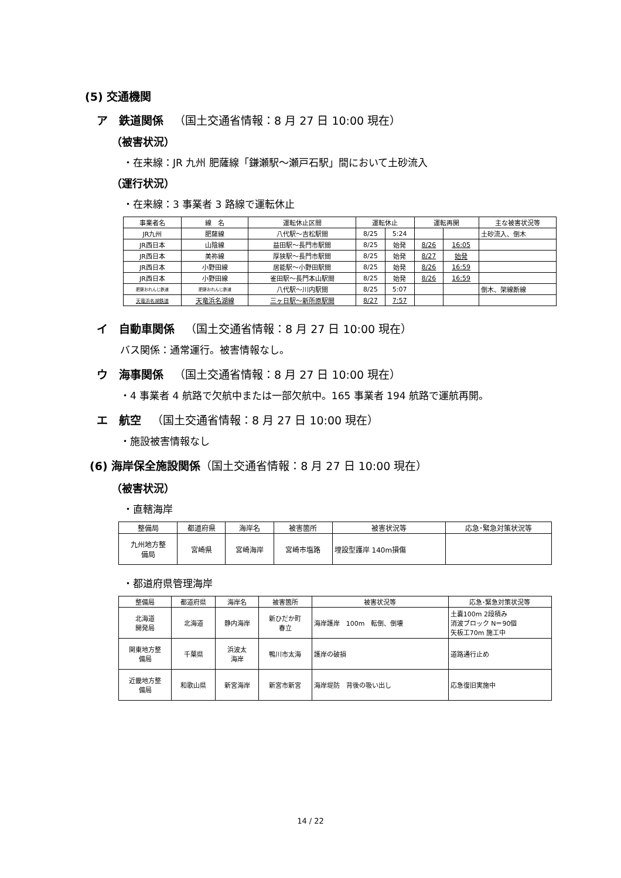(5) 交通機関
ア　鉄道関係 （国土交通省情報：8 月 27 日 10:00 現在）
（被害状況）
・在来線：JR 九州 肥薩線「鎌瀬駅～瀬戸石駅」間において土砂流入
（運行状況）
・在来線：3 事業者 3 路線で運転休止
| 事業者名 | 線 名 | 運転休止区間 | 運転休止 | | 運転再開 | | 主な被害状況等 |
| --- | --- | --- | --- | --- | --- | --- | --- |
| JR九州 | 肥薩線 | 八代駅～吉松駅間 | 8/25 | 5:24 | | | 土砂流入、倒木 |
| JR西日本 | 山陰線 | 益田駅～長門市駅間 | 8/25 | 始発 | 8/26 | 16:05 | |
| JR西日本 | 美祢線 | 厚狭駅～長門市駅間 | 8/25 | 始発 | 8/27 | 始発 | |
| JR西日本 | 小野田線 | 居能駅～小野田駅間 | 8/25 | 始発 | 8/26 | 16:59 | |
| JR西日本 | 小野田線 | 雀田駅～長門本山駅間 | 8/25 | 始発 | 8/26 | 16:59 | |
| 肥薩おれんじ鉄道 | 肥薩おれんじ鉄道 | 八代駅～川内駅間 | 8/25 | 5:07 | | | 倒木、架線断線 |
| 天竜浜名湖鉄道 | 天竜浜名湖線 | 三ヶ日駅～新所原駅間 | 8/27 | 7:57 | | | |
イ　自動車関係 （国土交通省情報：8 月 27 日 10:00 現在）
バス関係：通常運行。被害情報なし。
ウ　海事関係 （国土交通省情報：8 月 27 日 10:00 現在）
・4 事業者 4 航路で欠航中または一部欠航中。165 事業者 194 航路で運航再開。
エ　航空 （国土交通省情報：8 月 27 日 10:00 現在）
・施設被害情報なし
(6) 海岸保全施設関係（国土交通省情報：8 月 27 日 10:00 現在）
（被害状況）
・直轄海岸
| 整備局 | 都道府県 | 海岸名 | 被害箇所 | 被害状況等 | 応急･緊急対策状況等 |
| --- | --- | --- | --- | --- | --- |
| 九州地方整 備局 | 宮崎県 | 宮崎海岸 | 宮崎市塩路 | 埋設型護岸 140m損傷 | |
・都道府県管理海岸
| 整備局 | 都道府県 | 海岸名 | 被害箇所 | 被害状況等 | 応急･緊急対策状況等 |
| --- | --- | --- | --- | --- | --- |
| 北海道 開発局 | 北海道 | 静内海岸 | 新ひだか町 春立 | 海岸護岸 100m 転倒、倒壊 | 土嚢100m 2段積み 消波ブロック N＝90個 矢板工70m 施工中 |
| 関東地方整 備局 | 千葉県 | 浜波太 海岸 | 鴨川市太海 | 護岸の破損 | 道路通行止め |
| 近畿地方整 備局 | 和歌山県 | 新宮海岸 | 新宮市新宮 | 海岸堤防 背後の吸い出し | 応急復旧実施中 |
14 / 22